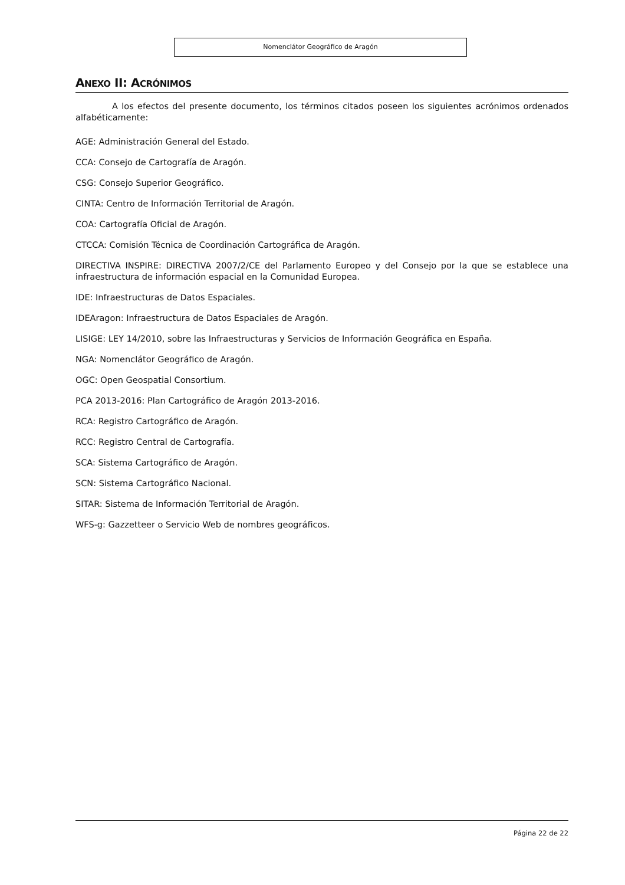Nomenclátor Geográfico de Aragón
ANEXO II: ACRÓNIMOS
A los efectos del presente documento, los términos citados poseen los siguientes acrónimos ordenados alfabéticamente:
AGE: Administración General del Estado.
CCA: Consejo de Cartografía de Aragón.
CSG: Consejo Superior Geográfico.
CINTA: Centro de Información Territorial de Aragón.
COA: Cartografía Oficial de Aragón.
CTCCA: Comisión Técnica de Coordinación Cartográfica de Aragón.
DIRECTIVA INSPIRE: DIRECTIVA 2007/2/CE del Parlamento Europeo y del Consejo por la que se establece una infraestructura de información espacial en la Comunidad Europea.
IDE: Infraestructuras de Datos Espaciales.
IDEAragon: Infraestructura de Datos Espaciales de Aragón.
LISIGE: LEY 14/2010, sobre las Infraestructuras y Servicios de Información Geográfica en España.
NGA: Nomenclátor Geográfico de Aragón.
OGC: Open Geospatial Consortium.
PCA 2013-2016: Plan Cartográfico de Aragón 2013-2016.
RCA: Registro Cartográfico de Aragón.
RCC: Registro Central de Cartografía.
SCA: Sistema Cartográfico de Aragón.
SCN: Sistema Cartográfico Nacional.
SITAR: Sistema de Información Territorial de Aragón.
WFS-g: Gazzetteer o Servicio Web de nombres geográficos.
Página 22 de 22